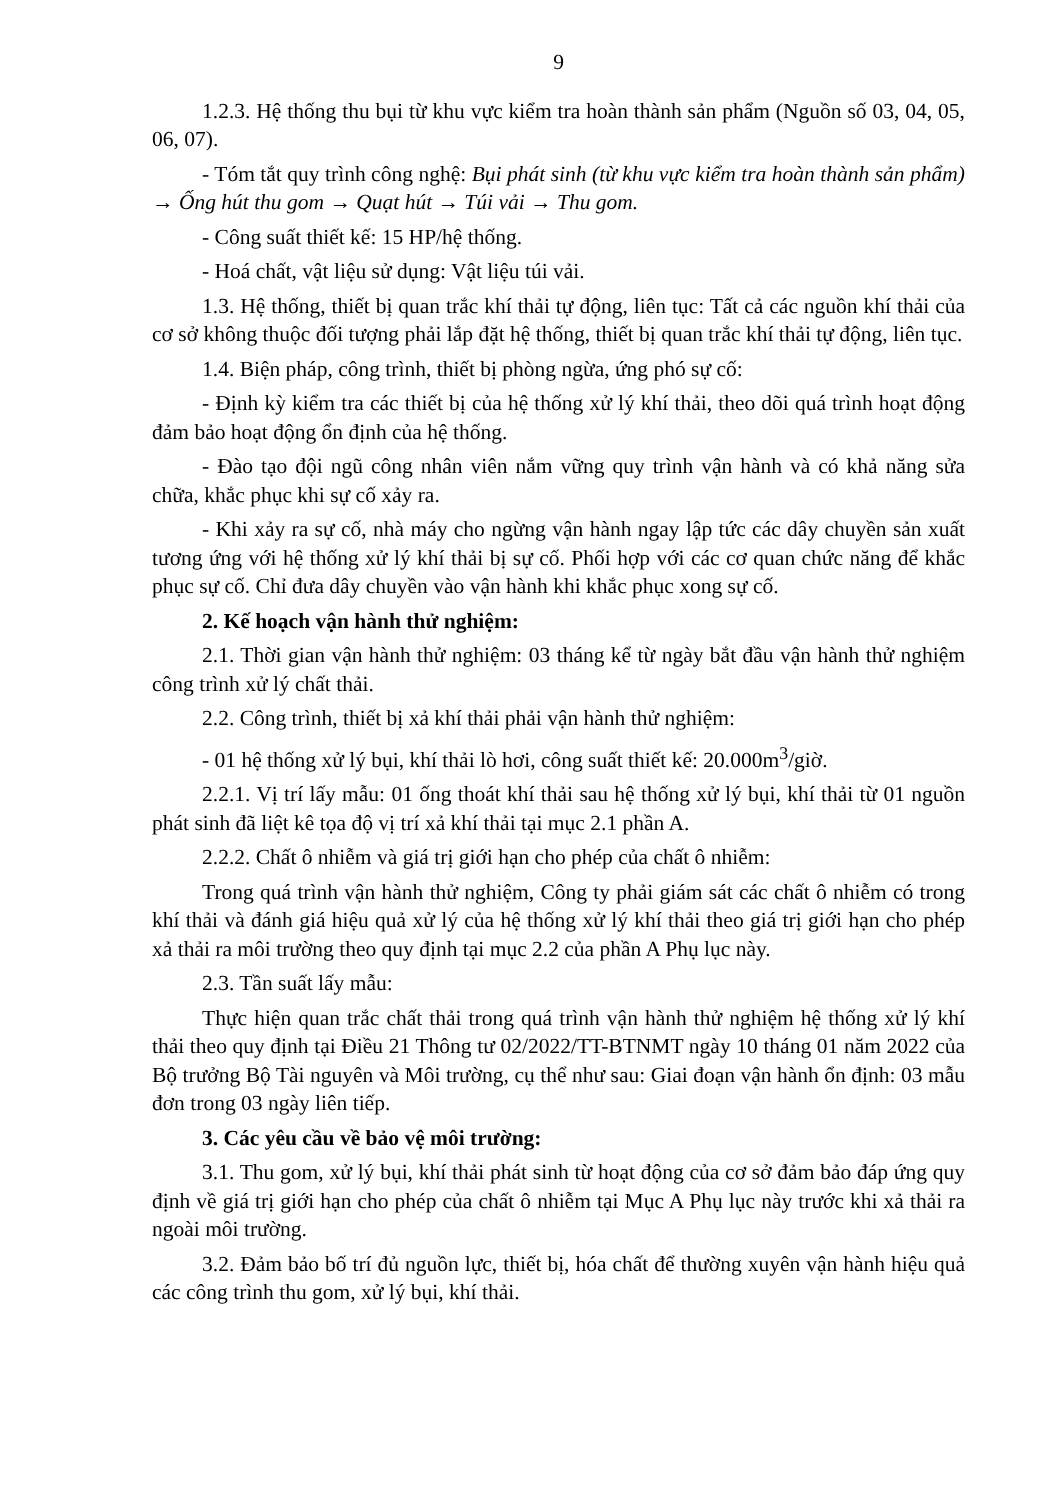9
1.2.3. Hệ thống thu bụi từ khu vực kiểm tra hoàn thành sản phẩm (Nguồn số 03, 04, 05, 06, 07).
- Tóm tắt quy trình công nghệ: Bụi phát sinh (từ khu vực kiểm tra hoàn thành sản phẩm) → Ống hút thu gom → Quạt hút → Túi vải → Thu gom.
- Công suất thiết kế: 15 HP/hệ thống.
- Hoá chất, vật liệu sử dụng: Vật liệu túi vải.
1.3. Hệ thống, thiết bị quan trắc khí thải tự động, liên tục: Tất cả các nguồn khí thải của cơ sở không thuộc đối tượng phải lắp đặt hệ thống, thiết bị quan trắc khí thải tự động, liên tục.
1.4. Biện pháp, công trình, thiết bị phòng ngừa, ứng phó sự cố:
- Định kỳ kiểm tra các thiết bị của hệ thống xử lý khí thải, theo dõi quá trình hoạt động đảm bảo hoạt động ổn định của hệ thống.
- Đào tạo đội ngũ công nhân viên nắm vững quy trình vận hành và có khả năng sửa chữa, khắc phục khi sự cố xảy ra.
- Khi xảy ra sự cố, nhà máy cho ngừng vận hành ngay lập tức các dây chuyền sản xuất tương ứng với hệ thống xử lý khí thải bị sự cố. Phối hợp với các cơ quan chức năng để khắc phục sự cố. Chỉ đưa dây chuyền vào vận hành khi khắc phục xong sự cố.
2. Kế hoạch vận hành thử nghiệm:
2.1. Thời gian vận hành thử nghiệm: 03 tháng kể từ ngày bắt đầu vận hành thử nghiệm công trình xử lý chất thải.
2.2. Công trình, thiết bị xả khí thải phải vận hành thử nghiệm:
- 01 hệ thống xử lý bụi, khí thải lò hơi, công suất thiết kế: 20.000m<sup>3</sup>/giờ.
2.2.1. Vị trí lấy mẫu: 01 ống thoát khí thải sau hệ thống xử lý bụi, khí thải từ 01 nguồn phát sinh đã liệt kê tọa độ vị trí xả khí thải tại mục 2.1 phần A.
2.2.2. Chất ô nhiễm và giá trị giới hạn cho phép của chất ô nhiễm:
Trong quá trình vận hành thử nghiệm, Công ty phải giám sát các chất ô nhiễm có trong khí thải và đánh giá hiệu quả xử lý của hệ thống xử lý khí thải theo giá trị giới hạn cho phép xả thải ra môi trường theo quy định tại mục 2.2 của phần A Phụ lục này.
2.3. Tần suất lấy mẫu:
Thực hiện quan trắc chất thải trong quá trình vận hành thử nghiệm hệ thống xử lý khí thải theo quy định tại Điều 21 Thông tư 02/2022/TT-BTNMT ngày 10 tháng 01 năm 2022 của Bộ trưởng Bộ Tài nguyên và Môi trường, cụ thể như sau: Giai đoạn vận hành ổn định: 03 mẫu đơn trong 03 ngày liên tiếp.
3. Các yêu cầu về bảo vệ môi trường:
3.1. Thu gom, xử lý bụi, khí thải phát sinh từ hoạt động của cơ sở đảm bảo đáp ứng quy định về giá trị giới hạn cho phép của chất ô nhiễm tại Mục A Phụ lục này trước khi xả thải ra ngoài môi trường.
3.2. Đảm bảo bố trí đủ nguồn lực, thiết bị, hóa chất để thường xuyên vận hành hiệu quả các công trình thu gom, xử lý bụi, khí thải.